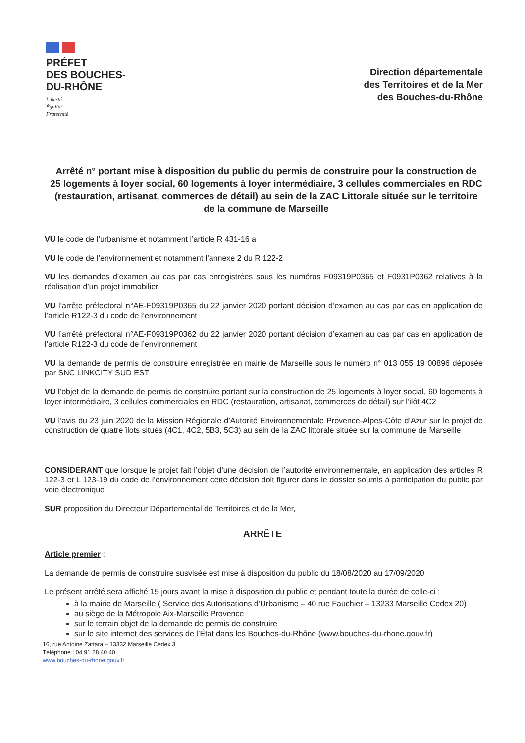PRÉFET
DES BOUCHES-
DU-RHÔNE
Liberté
Égalité
Fraternité
Direction départementale
des Territoires et de la Mer
des Bouches-du-Rhône
Arrêté n° portant mise à disposition du public du permis de construire pour la construction de 25 logements à loyer social, 60 logements à loyer intermédiaire, 3 cellules commerciales en RDC (restauration, artisanat, commerces de détail) au sein de la ZAC Littorale située sur le territoire de la commune de Marseille
VU le code de l’urbanisme et notamment l’article R 431-16 a
VU le code de l’environnement et notamment l’annexe 2 du R 122-2
VU les demandes d’examen au cas par cas enregistrées sous les numéros F09319P0365 et F0931P0362 relatives à la réalisation d’un projet immobilier
VU l’arrête préfectoral n°AE-F09319P0365 du 22 janvier 2020 portant décision d’examen au cas par cas en application de l’article R122-3 du code de l’environnement
VU l’arrêté préfectoral n°AE-F09319P0362 du 22 janvier 2020 portant décision d’examen au cas par cas en application de l’article R122-3 du code de l’environnement
VU la demande de permis de construire enregistrée en mairie de Marseille sous le numéro n° 013 055 19 00896 déposée par SNC LINKCITY SUD EST
VU l’objet de la demande de permis de construire portant sur la construction de 25 logements à loyer social, 60 logements à loyer intermédiaire, 3 cellules commerciales en RDC (restauration, artisanat, commerces de détail) sur l’ilôt 4C2
VU l’avis du 23 juin 2020 de la Mission Régionale d’Autorité Environnementale Provence-Alpes-Côte d’Azur sur le projet de construction de quatre îlots situés (4C1, 4C2, 5B3, 5C3) au sein de la ZAC littorale située sur la commune de Marseille
CONSIDERANT que lorsque le projet fait l’objet d’une décision de l’autorité environnementale, en application des articles R 122-3 et L 123-19 du code de l’environnement cette décision doit figurer dans le dossier soumis à participation du public par voie électronique
SUR proposition du Directeur Départemental de Territoires et de la Mer,
ARRÊTE
Article premier :
La demande de permis de construire susvisée est mise à disposition du public du 18/08/2020 au 17/09/2020
Le présent arrêté sera affiché 15 jours avant la mise à disposition du public et pendant toute la durée de celle-ci :
à la mairie de Marseille ( Service des Autorisations d’Urbanisme – 40 rue Fauchier – 13233 Marseille Cedex 20)
au siège de la Métropole Aix-Marseille Provence
sur le terrain objet de la demande de permis de construire
sur le site internet des services de l’État dans les Bouches-du-Rhône (www.bouches-du-rhone.gouv.fr)
16, rue Antoine Zattara – 13332 Marseille Cedex 3
Téléphone : 04 91 28 40 40
www.bouches-du-rhone.gouv.fr